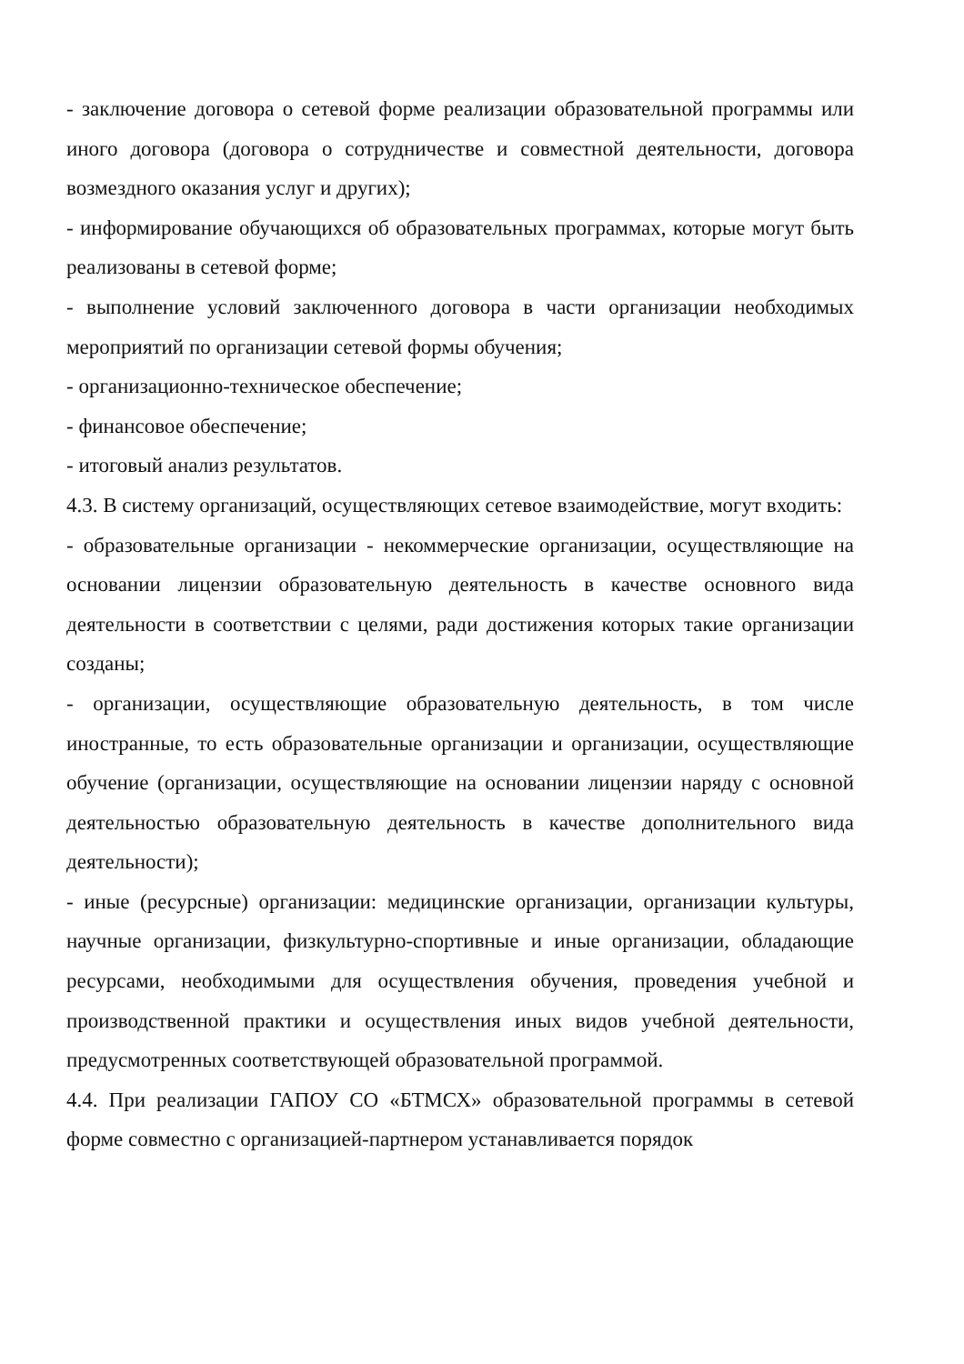- заключение договора о сетевой форме реализации образовательной программы или иного договора (договора о сотрудничестве и совместной деятельности, договора возмездного оказания услуг и других);
- информирование обучающихся об образовательных программах, которые могут быть реализованы в сетевой форме;
- выполнение условий заключенного договора в части организации необходимых мероприятий по организации сетевой формы обучения;
- организационно-техническое обеспечение;
- финансовое обеспечение;
- итоговый анализ результатов.
4.3. В систему организаций, осуществляющих сетевое взаимодействие, могут входить:
- образовательные организации - некоммерческие организации, осуществляющие на основании лицензии образовательную деятельность в качестве основного вида деятельности в соответствии с целями, ради достижения которых такие организации созданы;
- организации, осуществляющие образовательную деятельность, в том числе иностранные, то есть образовательные организации и организации, осуществляющие обучение (организации, осуществляющие на основании лицензии наряду с основной деятельностью образовательную деятельность в качестве дополнительного вида деятельности);
- иные (ресурсные) организации: медицинские организации, организации культуры, научные организации, физкультурно-спортивные и иные организации, обладающие ресурсами, необходимыми для осуществления обучения, проведения учебной и производственной практики и осуществления иных видов учебной деятельности, предусмотренных соответствующей образовательной программой.
4.4. При реализации ГАПОУ СО «БТМСХ» образовательной программы в сетевой форме совместно с организацией-партнером устанавливается порядок